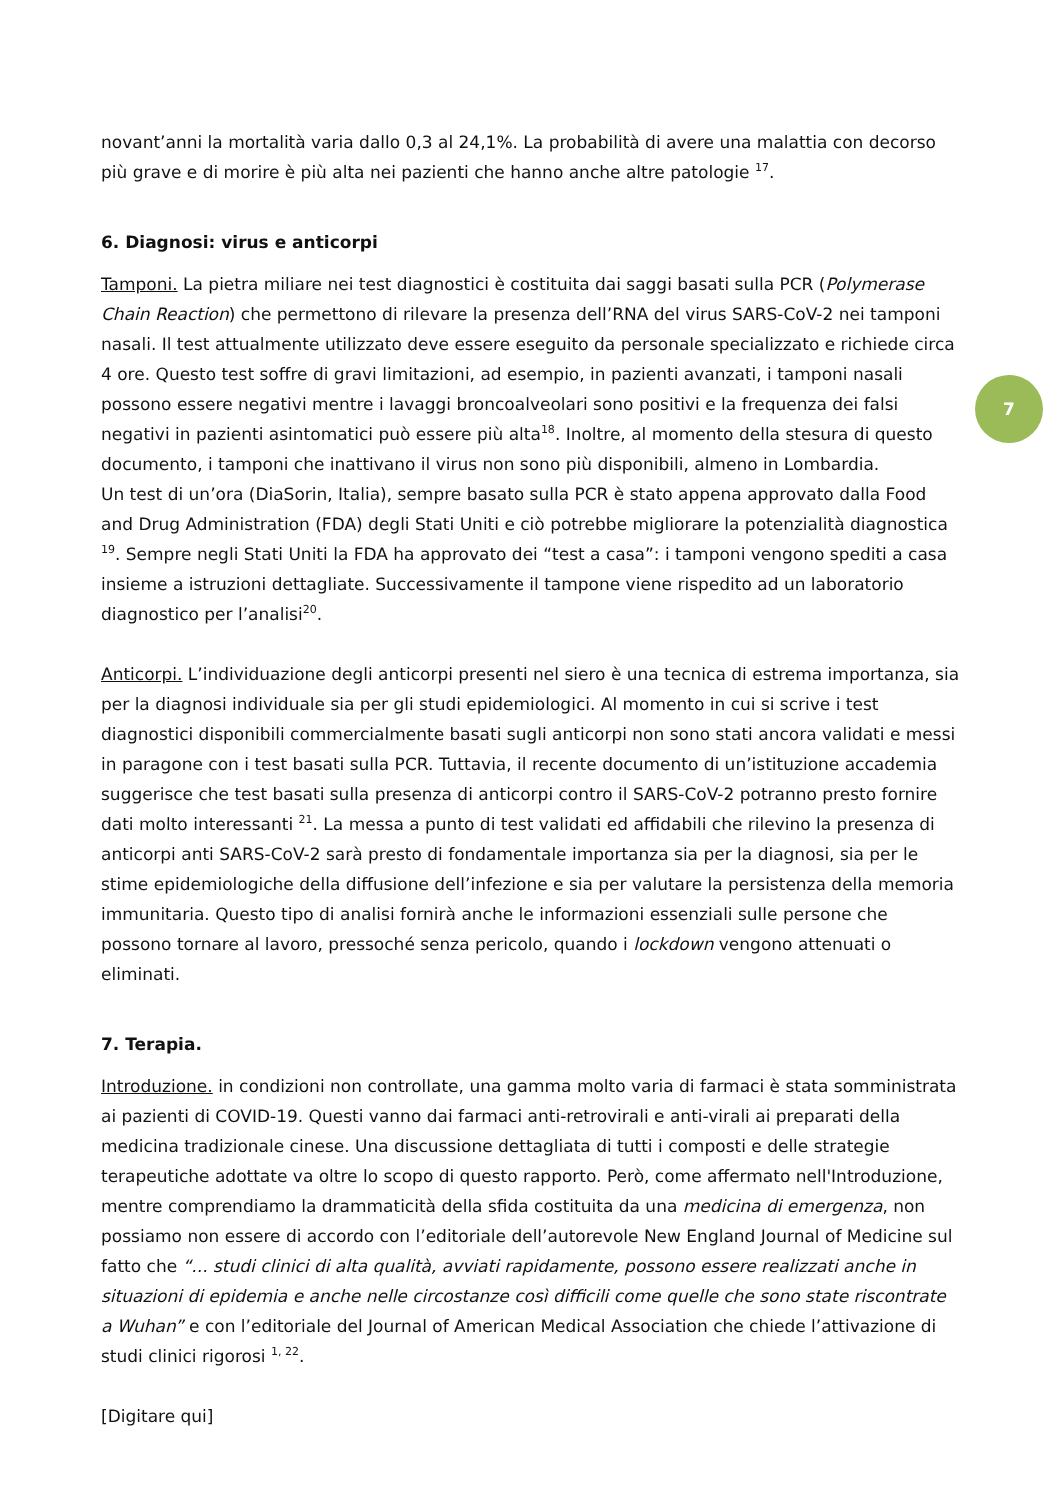novant’anni la mortalità varia dallo 0,3 al 24,1%. La probabilità di avere una malattia con decorso più grave e di morire è più alta nei pazienti che hanno anche altre patologie <sup>17</sup>.
6. Diagnosi: virus e anticorpi
Tamponi. La pietra miliare nei test diagnostici è costituita dai saggi basati sulla PCR (Polymerase Chain Reaction) che permettono di rilevare la presenza dell’RNA del virus SARS-CoV-2 nei tamponi nasali. Il test attualmente utilizzato deve essere eseguito da personale specializzato e richiede circa 4 ore. Questo test soffre di gravi limitazioni, ad esempio, in pazienti avanzati, i tamponi nasali possono essere negativi mentre i lavaggi broncoalveolari sono positivi e la frequenza dei falsi negativi in pazienti asintomatici può essere più alta<sup>18</sup>. Inoltre, al momento della stesura di questo documento, i tamponi che inattivano il virus non sono più disponibili, almeno in Lombardia.
Un test di un’ora (DiaSorin, Italia), sempre basato sulla PCR è stato appena approvato dalla Food and Drug Administration (FDA) degli Stati Uniti e ciò potrebbe migliorare la potenzialità diagnostica <sup>19</sup>. Sempre negli Stati Uniti la FDA ha approvato dei “test a casa”: i tamponi vengono spediti a casa insieme a istruzioni dettagliate. Successivamente il tampone viene rispedito ad un laboratorio diagnostico per l’analisi<sup>20</sup>.
Anticorpi. L’individuazione degli anticorpi presenti nel siero è una tecnica di estrema importanza, sia per la diagnosi individuale sia per gli studi epidemiologici. Al momento in cui si scrive i test diagnostici disponibili commercialmente basati sugli anticorpi non sono stati ancora validati e messi in paragone con i test basati sulla PCR. Tuttavia, il recente documento di un’istituzione accademia suggerisce che test basati sulla presenza di anticorpi contro il SARS-CoV-2 potranno presto fornire dati molto interessanti <sup>21</sup>. La messa a punto di test validati ed affidabili che rilevino la presenza di anticorpi anti SARS-CoV-2 sarà presto di fondamentale importanza sia per la diagnosi, sia per le stime epidemiologiche della diffusione dell’infezione e sia per valutare la persistenza della memoria immunitaria. Questo tipo di analisi fornirà anche le informazioni essenziali sulle persone che possono tornare al lavoro, pressoché senza pericolo, quando i lockdown vengono attenuati o eliminati.
7. Terapia.
Introduzione. in condizioni non controllate, una gamma molto varia di farmaci è stata somministrata ai pazienti di COVID-19. Questi vanno dai farmaci anti-retrovirali e anti-virali ai preparati della medicina tradizionale cinese. Una discussione dettagliata di tutti i composti e delle strategie terapeutiche adottate va oltre lo scopo di questo rapporto. Però, come affermato nell'Introduzione, mentre comprendiamo la drammaticità della sfida costituita da una medicina di emergenza, non possiamo non essere di accordo con l’editoriale dell’autorevole New England Journal of Medicine sul fatto che “... studi clinici di alta qualità, avviati rapidamente, possono essere realizzati anche in situazioni di epidemia e anche nelle circostanze così difficili come quelle che sono state riscontrate a Wuhan” e con l’editoriale del Journal of American Medical Association che chiede l’attivazione di studi clinici rigorosi <sup>1, 22</sup>.
[Digitare qui]
7